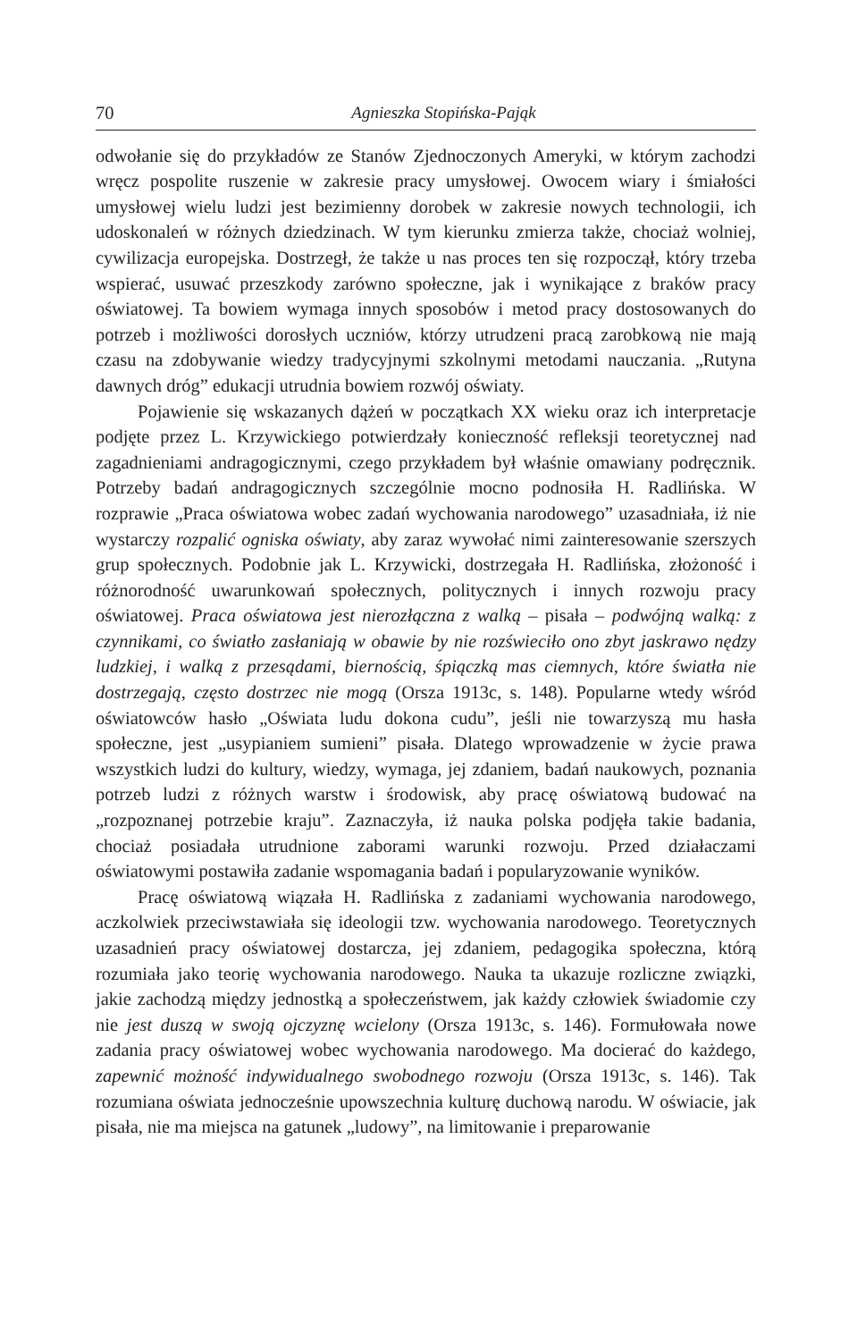70 Agnieszka Stopińska-Pająk
odwołanie się do przykładów ze Stanów Zjednoczonych Ameryki, w którym zachodzi wręcz pospolite ruszenie w zakresie pracy umysłowej. Owocem wiary i śmiałości umysłowej wielu ludzi jest bezimienny dorobek w zakresie nowych technologii, ich udoskonaleń w różnych dziedzinach. W tym kierunku zmierza także, chociaż wolniej, cywilizacja europejska. Dostrzegł, że także u nas proces ten się rozpoczął, który trzeba wspierać, usuwać przeszkody zarówno społeczne, jak i wynikające z braków pracy oświatowej. Ta bowiem wymaga innych sposobów i metod pracy dostosowanych do potrzeb i możliwości dorosłych uczniów, którzy utrudzeni pracą zarobkową nie mają czasu na zdobywanie wiedzy tradycyjnymi szkolnymi metodami nauczania. „Rutyna dawnych dróg” edukacji utrudnia bowiem rozwój oświaty.
Pojawienie się wskazanych dążeń w początkach XX wieku oraz ich interpretacje podjęte przez L. Krzywickiego potwierdzały konieczność refleksji teoretycznej nad zagadnieniami andragogicznymi, czego przykładem był właśnie omawiany podręcznik. Potrzeby badań andragogicznych szczególnie mocno podnosiła H. Radlińska. W rozprawie „Praca oświatowa wobec zadań wychowania narodowego” uzasadniała, iż nie wystarczy rozpalić ogniska oświaty, aby zaraz wywołać nimi zainteresowanie szerszych grup społecznych. Podobnie jak L. Krzywicki, dostrzegała H. Radlińska, złożoność i różnorodność uwarunkowań społecznych, politycznych i innych rozwoju pracy oświatowej. Praca oświatowa jest nierozłączna z walką – pisała – podwójną walką: z czynnikami, co światło zasłaniają w obawie by nie rozświeciło ono zbyt jaskrawo nędzy ludzkiej, i walką z przesądami, biernością, śpiączką mas ciemnych, które światła nie dostrzegają, często dostrzec nie mogą (Orsza 1913c, s. 148). Popularne wtedy wśród oświatowców hasło „Oświata ludu dokona cudu”, jeśli nie towarzyszą mu hasła społeczne, jest „usypianiem sumieni” pisała. Dlatego wprowadzenie w życie prawa wszystkich ludzi do kultury, wiedzy, wymaga, jej zdaniem, badań naukowych, poznania potrzeb ludzi z różnych warstw i środowisk, aby pracę oświatową budować na „rozpoznanej potrzebie kraju”. Zaznaczyła, iż nauka polska podjęła takie badania, chociaż posiadała utrudnione zaborami warunki rozwoju. Przed działaczami oświatowymi postawiła zadanie wspomagania badań i popularyzowanie wyników.
Pracę oświatową wiązała H. Radlińska z zadaniami wychowania narodowego, aczkolwiek przeciwstawiała się ideologii tzw. wychowania narodowego. Teoretycznych uzasadnień pracy oświatowej dostarcza, jej zdaniem, pedagogika społeczna, którą rozumiała jako teorię wychowania narodowego. Nauka ta ukazuje rozliczne związki, jakie zachodzą między jednostką a społeczeństwem, jak każdy człowiek świadomie czy nie jest duszą w swoją ojczyznę wcielony (Orsza 1913c, s. 146). Formułowała nowe zadania pracy oświatowej wobec wychowania narodowego. Ma docierać do każdego, zapewnić możność indywidualnego swobodnego rozwoju (Orsza 1913c, s. 146). Tak rozumiana oświata jednocześnie upowszechnia kulturę duchową narodu. W oświacie, jak pisała, nie ma miejsca na gatunek „ludowy”, na limitowanie i preparowanie